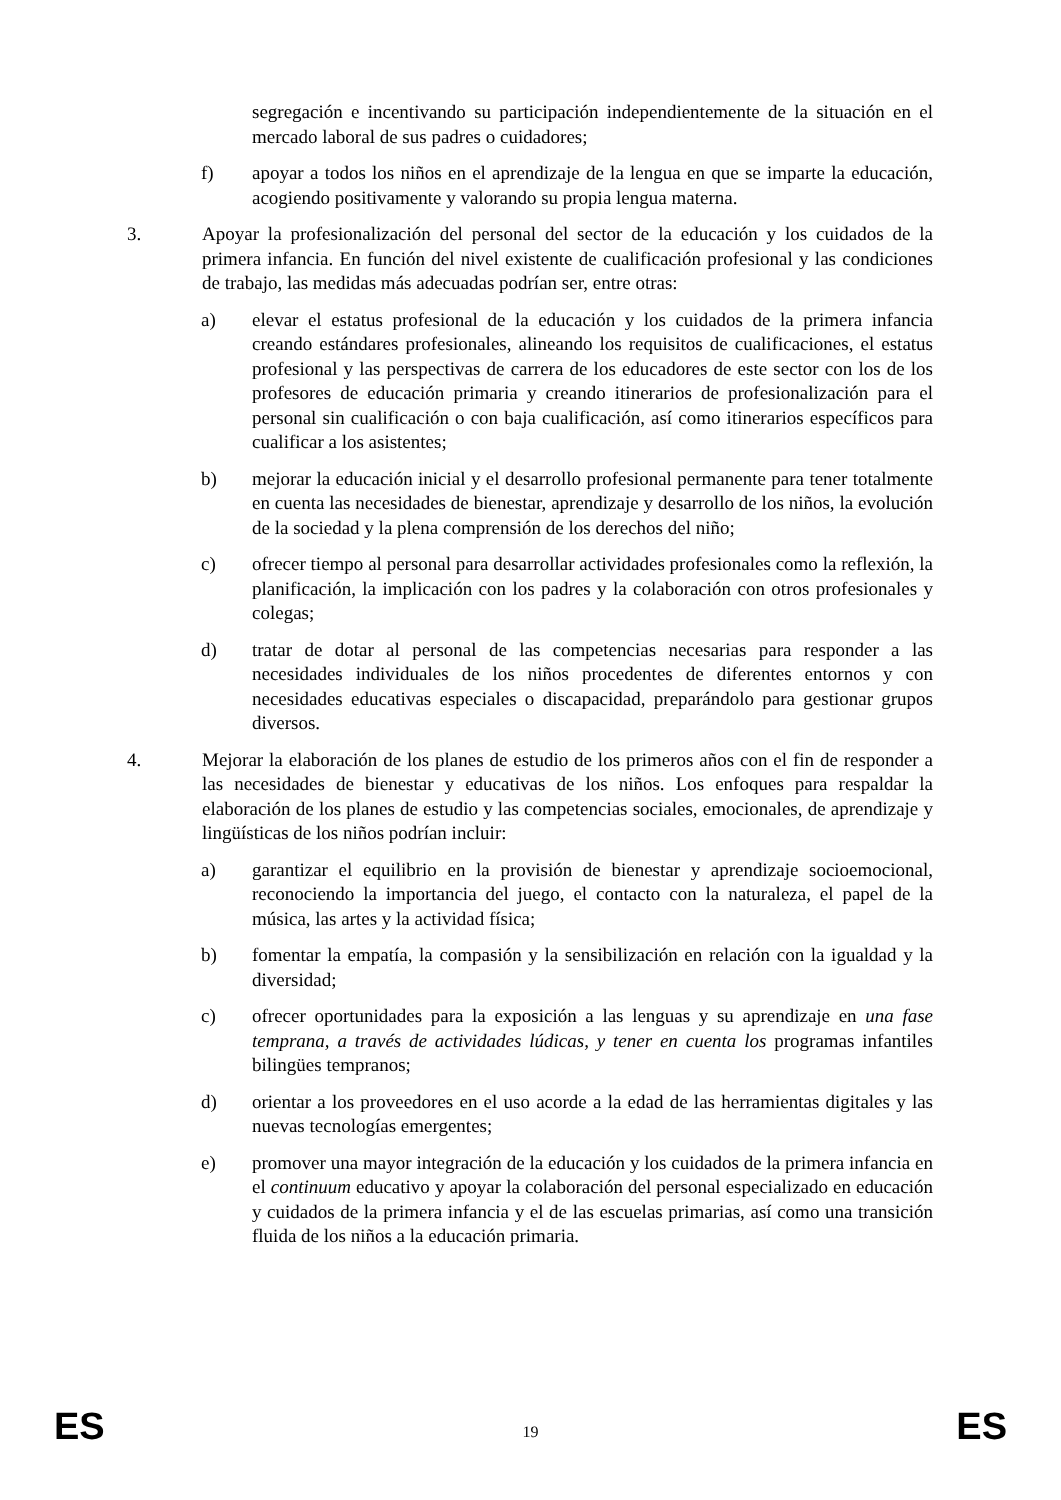segregación e incentivando su participación independientemente de la situación en el mercado laboral de sus padres o cuidadores;
f) apoyar a todos los niños en el aprendizaje de la lengua en que se imparte la educación, acogiendo positivamente y valorando su propia lengua materna.
3. Apoyar la profesionalización del personal del sector de la educación y los cuidados de la primera infancia. En función del nivel existente de cualificación profesional y las condiciones de trabajo, las medidas más adecuadas podrían ser, entre otras:
a) elevar el estatus profesional de la educación y los cuidados de la primera infancia creando estándares profesionales, alineando los requisitos de cualificaciones, el estatus profesional y las perspectivas de carrera de los educadores de este sector con los de los profesores de educación primaria y creando itinerarios de profesionalización para el personal sin cualificación o con baja cualificación, así como itinerarios específicos para cualificar a los asistentes;
b) mejorar la educación inicial y el desarrollo profesional permanente para tener totalmente en cuenta las necesidades de bienestar, aprendizaje y desarrollo de los niños, la evolución de la sociedad y la plena comprensión de los derechos del niño;
c) ofrecer tiempo al personal para desarrollar actividades profesionales como la reflexión, la planificación, la implicación con los padres y la colaboración con otros profesionales y colegas;
d) tratar de dotar al personal de las competencias necesarias para responder a las necesidades individuales de los niños procedentes de diferentes entornos y con necesidades educativas especiales o discapacidad, preparándolo para gestionar grupos diversos.
4. Mejorar la elaboración de los planes de estudio de los primeros años con el fin de responder a las necesidades de bienestar y educativas de los niños. Los enfoques para respaldar la elaboración de los planes de estudio y las competencias sociales, emocionales, de aprendizaje y lingüísticas de los niños podrían incluir:
a) garantizar el equilibrio en la provisión de bienestar y aprendizaje socioemocional, reconociendo la importancia del juego, el contacto con la naturaleza, el papel de la música, las artes y la actividad física;
b) fomentar la empatía, la compasión y la sensibilización en relación con la igualdad y la diversidad;
c) ofrecer oportunidades para la exposición a las lenguas y su aprendizaje en una fase temprana, a través de actividades lúdicas, y tener en cuenta los programas infantiles bilingües tempranos;
d) orientar a los proveedores en el uso acorde a la edad de las herramientas digitales y las nuevas tecnologías emergentes;
e) promover una mayor integración de la educación y los cuidados de la primera infancia en el continuum educativo y apoyar la colaboración del personal especializado en educación y cuidados de la primera infancia y el de las escuelas primarias, así como una transición fluida de los niños a la educación primaria.
ES 19 ES